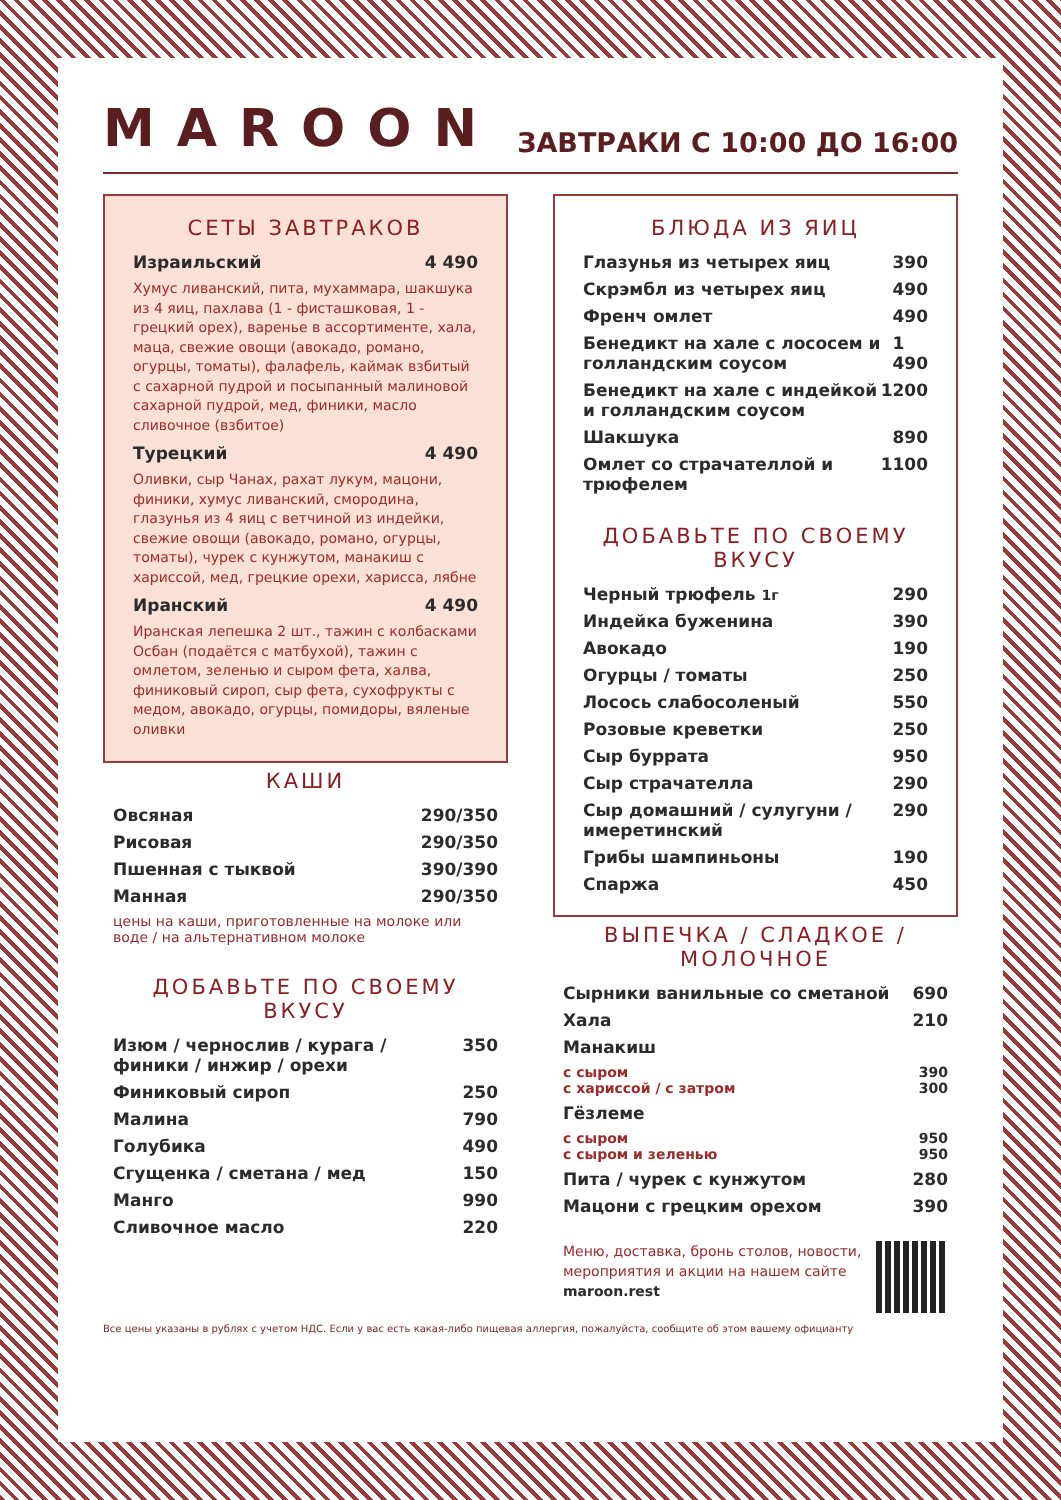MAROON
ЗАВТРАКИ С 10:00 ДО 16:00
СЕТЫ ЗАВТРАКОВ
Израильский 4 490
Хумус ливанский, пита, мухаммара, шакшука из 4 яиц, пахлава (1 - фисташковая, 1 - грецкий орех), варенье в ассортименте, хала, маца, свежие овощи (авокадо, романо, огурцы, томаты), фалафель, каймак взбитый с сахарной пудрой и посыпанный малиновой сахарной пудрой, мед, финики, масло сливочное (взбитое)
Турецкий 4 490
Оливки, сыр Чанах, рахат лукум, мацони, финики, хумус ливанский, смородина, глазунья из 4 яиц с ветчиной из индейки, свежие овощи (авокадо, романо, огурцы, томаты), чурек с кунжутом, манакиш с хариссой, мед, грецкие орехи, харисса, лябне
Иранский 4 490
Иранская лепешка 2 шт., тажин с колбасками Осбан (подаётся с матбухой), тажин с омлетом, зеленью и сыром фета, халва, финиковый сироп, сыр фета, сухофрукты с медом, авокадо, огурцы, помидоры, вяленые оливки
КАШИ
Овсяная 290/350
Рисовая 290/350
Пшенная с тыквой 390/390
Манная 290/350
цены на каши, приготовленные на молоке или воде / на альтернативном молоке
ДОБАВЬТЕ ПО СВОЕМУ ВКУСУ
Изюм / чернослив / курага / финики / инжир / орехи 350
Финиковый сироп 250
Малина 790
Голубика 490
Сгущенка / сметана / мед 150
Манго 990
Сливочное масло 220
БЛЮДА ИЗ ЯИЦ
Глазунья из четырех яиц 390
Скрэмбл из четырех яиц 490
Френч омлет 490
Бенедикт на хале с лососем и голландским соусом 1 490
Бенедикт на хале с индейкой и голландским соусом 1200
Шакшука 890
Омлет со страчателлой и трюфелем 1100
ДОБАВЬТЕ ПО СВОЕМУ ВКУСУ
Черный трюфель 1г 290
Индейка буженина 390
Авокадо 190
Огурцы / томаты 250
Лосось слабосоленый 550
Розовые креветки 250
Сыр буррата 950
Сыр страчателла 290
Сыр домашний / сулугуни / имеретинский 290
Грибы шампиньоны 190
Спаржа 450
ВЫПЕЧКА / СЛАДКОЕ / МОЛОЧНОЕ
Сырники ванильные со сметаной 690
Хала 210
Манакиш
с сыром
с хариссой / с затром 390
300
Гёзлеме
с сыром
с сыром и зеленью 950
950
Пита / чурек с кунжутом 280
Мацони с грецким орехом 390
Меню, доставка, бронь столов, новости, мероприятия и акции на нашем сайте maroon.rest
Все цены указаны в рублях с учетом НДС. Если у вас есть какая-либо пищевая аллергия, пожалуйста, сообщите об этом вашему официанту